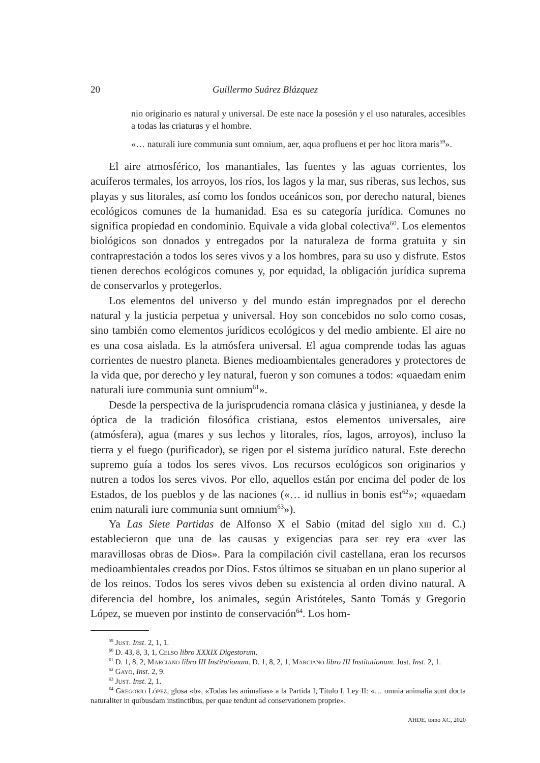20 Guillermo Suárez Blázquez
nio originario es natural y universal. De este nace la posesión y el uso naturales, accesibles a todas las criaturas y el hombre.
«… naturali iure communia sunt omnium, aer, aqua profluens et per hoc litora maris<sup>59</sup>».
El aire atmosférico, los manantiales, las fuentes y las aguas corrientes, los acuíferos termales, los arroyos, los ríos, los lagos y la mar, sus riberas, sus lechos, sus playas y sus litorales, así como los fondos oceánicos son, por derecho natural, bienes ecológicos comunes de la humanidad. Esa es su categoría jurídica. Comunes no significa propiedad en condominio. Equivale a vida global colectiva<sup>60</sup>. Los elementos biológicos son donados y entregados por la naturaleza de forma gratuita y sin contraprestación a todos los seres vivos y a los hombres, para su uso y disfrute. Estos tienen derechos ecológicos comunes y, por equidad, la obligación jurídica suprema de conservarlos y protegerlos.
Los elementos del universo y del mundo están impregnados por el derecho natural y la justicia perpetua y universal. Hoy son concebidos no solo como cosas, sino también como elementos jurídicos ecológicos y del medio ambiente. El aire no es una cosa aislada. Es la atmósfera universal. El agua comprende todas las aguas corrientes de nuestro planeta. Bienes medioambientales generadores y protectores de la vida que, por derecho y ley natural, fueron y son comunes a todos: «quaedam enim naturali iure communia sunt omnium<sup>61</sup>».
Desde la perspectiva de la jurisprudencia romana clásica y justinianea, y desde la óptica de la tradición filosófica cristiana, estos elementos universales, aire (atmósfera), agua (mares y sus lechos y litorales, ríos, lagos, arroyos), incluso la tierra y el fuego (purificador), se rigen por el sistema jurídico natural. Este derecho supremo guía a todos los seres vivos. Los recursos ecológicos son originarios y nutren a todos los seres vivos. Por ello, aquellos están por encima del poder de los Estados, de los pueblos y de las naciones («… id nullius in bonis est<sup>62</sup>»; «quaedam enim naturali iure communia sunt omnium<sup>63</sup>»).
Ya Las Siete Partidas de Alfonso X el Sabio (mitad del siglo xiii d. C.) establecieron que una de las causas y exigencias para ser rey era «ver las maravillosas obras de Dios». Para la compilación civil castellana, eran los recursos medioambientales creados por Dios. Estos últimos se situaban en un plano superior al de los reinos. Todos los seres vivos deben su existencia al orden divino natural. A diferencia del hombre, los animales, según Aristóteles, Santo Tomás y Gregorio López, se mueven por instinto de conservación<sup>64</sup>. Los hom-
<sup>59</sup> Just. Inst. 2, 1, 1.
<sup>60</sup> D. 43, 8, 3, 1, Celso libro XXXIX Digestorum.
<sup>61</sup> D. 1, 8, 2, Marciano libro III Institutionum. D. 1, 8, 2, 1, Marciano libro III Institutionum. Just. Inst. 2, 1.
<sup>62</sup> Gayo, Inst. 2, 9.
<sup>63</sup> Just. Inst. 2, 1.
<sup>64</sup> Gregorio López, glosa «b», «Todas las animalias» a la Partida I, Título I, Ley II: «… omnia animalia sunt docta naturaliter in quibusdam instinctibus, per quae tendunt ad conservationem proprie».
AHDE, tomo XC, 2020